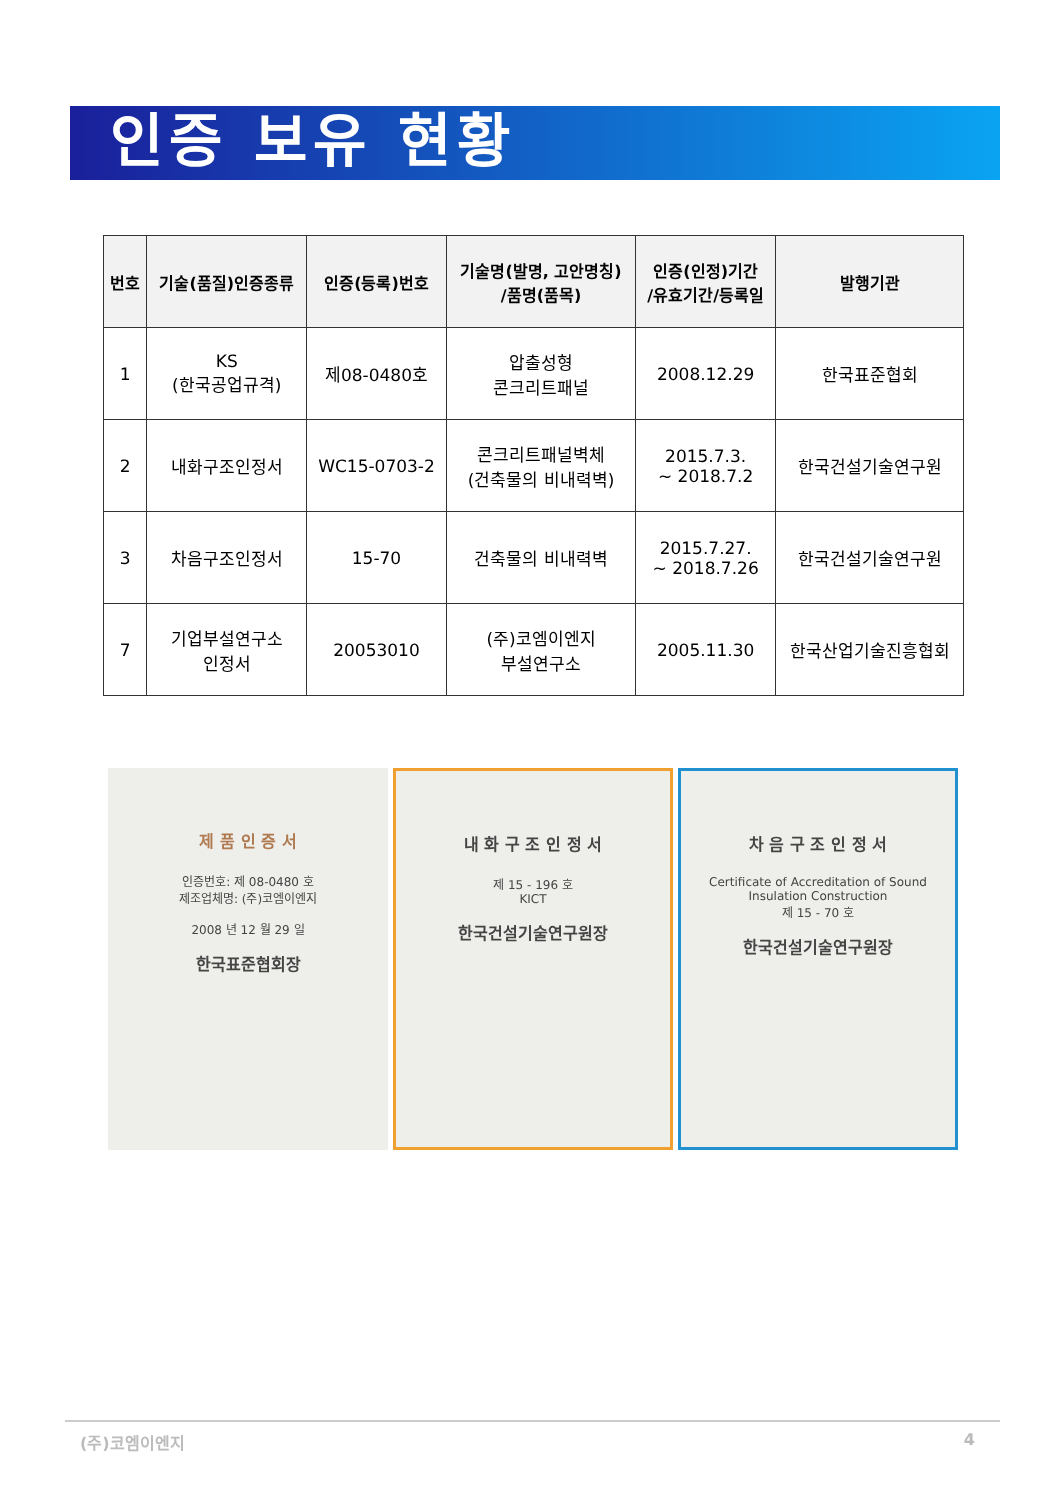인증 보유 현황
| 번호 | 기술(품질)인증종류 | 인증(등록)번호 | 기술명(발명, 고안명칭) /품명(품목) | 인증(인정)기간 /유효기간/등록일 | 발행기관 |
| --- | --- | --- | --- | --- | --- |
| 1 | KS (한국공업규격) | 제08-0480호 | 압출성형 콘크리트패널 | 2008.12.29 | 한국표준협회 |
| 2 | 내화구조인정서 | WC15-0703-2 | 콘크리트패널벽체 (건축물의 비내력벽) | 2015.7.3. ~ 2018.7.2 | 한국건설기술연구원 |
| 3 | 차음구조인정서 | 15-70 | 건축물의 비내력벽 | 2015.7.27. ~ 2018.7.26 | 한국건설기술연구원 |
| 7 | 기업부설연구소 인정서 | 20053010 | (주)코엠이엔지 부설연구소 | 2005.11.30 | 한국산업기술진흥협회 |
제 품 인 증 서
인증번호: 제 08-0480 호
제조업체명: (주)코엠이엔지
2008 년 12 월 29 일
한국표준협회장
내 화 구 조 인 정 서
제 15 - 196 호
KICT
한국건설기술연구원장
차 음 구 조 인 정 서
Certificate of Accreditation of Sound Insulation Construction
제 15 - 70 호
한국건설기술연구원장
(주)코엠이엔지 4